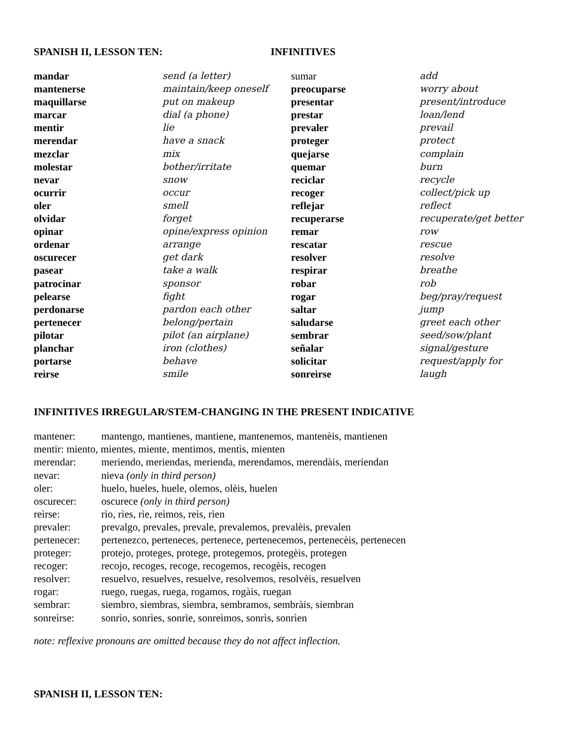SPANISH II, LESSON TEN: INFINITIVES
| mandar | send (a letter) | sumar | add |
| mantenerse | maintain/keep oneself | preocuparse | worry about |
| maquillarse | put on makeup | presentar | present/introduce |
| marcar | dial (a phone) | prestar | loan/lend |
| mentir | lie | prevaler | prevail |
| merendar | have a snack | proteger | protect |
| mezclar | mix | quejarse | complain |
| molestar | bother/irritate | quemar | burn |
| nevar | snow | reciclar | recycle |
| ocurrir | occur | recoger | collect/pick up |
| oler | smell | reflejar | reflect |
| olvidar | forget | recuperarse | recuperate/get better |
| opinar | opine/express opinion | remar | row |
| ordenar | arrange | rescatar | rescue |
| oscurecer | get dark | resolver | resolve |
| pasear | take a walk | respirar | breathe |
| patrocinar | sponsor | robar | rob |
| pelearse | fight | rogar | beg/pray/request |
| perdonarse | pardon each other | saltar | jump |
| pertenecer | belong/pertain | saludarse | greet each other |
| pilotar | pilot (an airplane) | sembrar | seed/sow/plant |
| planchar | iron (clothes) | señalar | signal/gesture |
| portarse | behave | solicitar | request/apply for |
| reìrse | smile | sonreìrse | laugh |
INFINITIVES IRREGULAR/STEM-CHANGING IN THE PRESENT INDICATIVE
| mantener: | mantengo, mantienes, mantiene, mantenemos, mantenèis, mantienen |
| mentir: miento, mientes, miente, mentimos, mentìs, mienten | |
| merendar: | meriendo, meriendas, merienda, merendamos, merendàis, meriendan |
| nevar: | nieva (only in third person) |
| oler: | huelo, hueles, huele, olemos, olèis, huelen |
| oscurecer: | oscurece (only in third person) |
| reìrse: | rìo, rìes, rìe, reìmos, reìs, rìen |
| prevaler: | prevalgo, prevales, prevale, prevalemos, prevalèis, prevalen |
| pertenecer: | pertenezco, perteneces, pertenece, pertenecemos, pertenecèis, pertenecen |
| proteger: | protejo, proteges, protege, protegemos, protegèis, protegen |
| recoger: | recojo, recoges, recoge, recogemos, recogèis, recogen |
| resolver: | resuelvo, resuelves, resuelve, resolvemos, resolvèis, resuelven |
| rogar: | ruego, ruegas, ruega, rogamos, rogàis, ruegan |
| sembrar: | siembro, siembras, siembra, sembramos, sembràis, siembran |
| sonreìrse: | sonrìo, sonrìes, sonrìe, sonreìmos, sonrìs, sonrìen |
note: reflexive pronouns are omitted because they do not affect inflection.
SPANISH II, LESSON TEN: